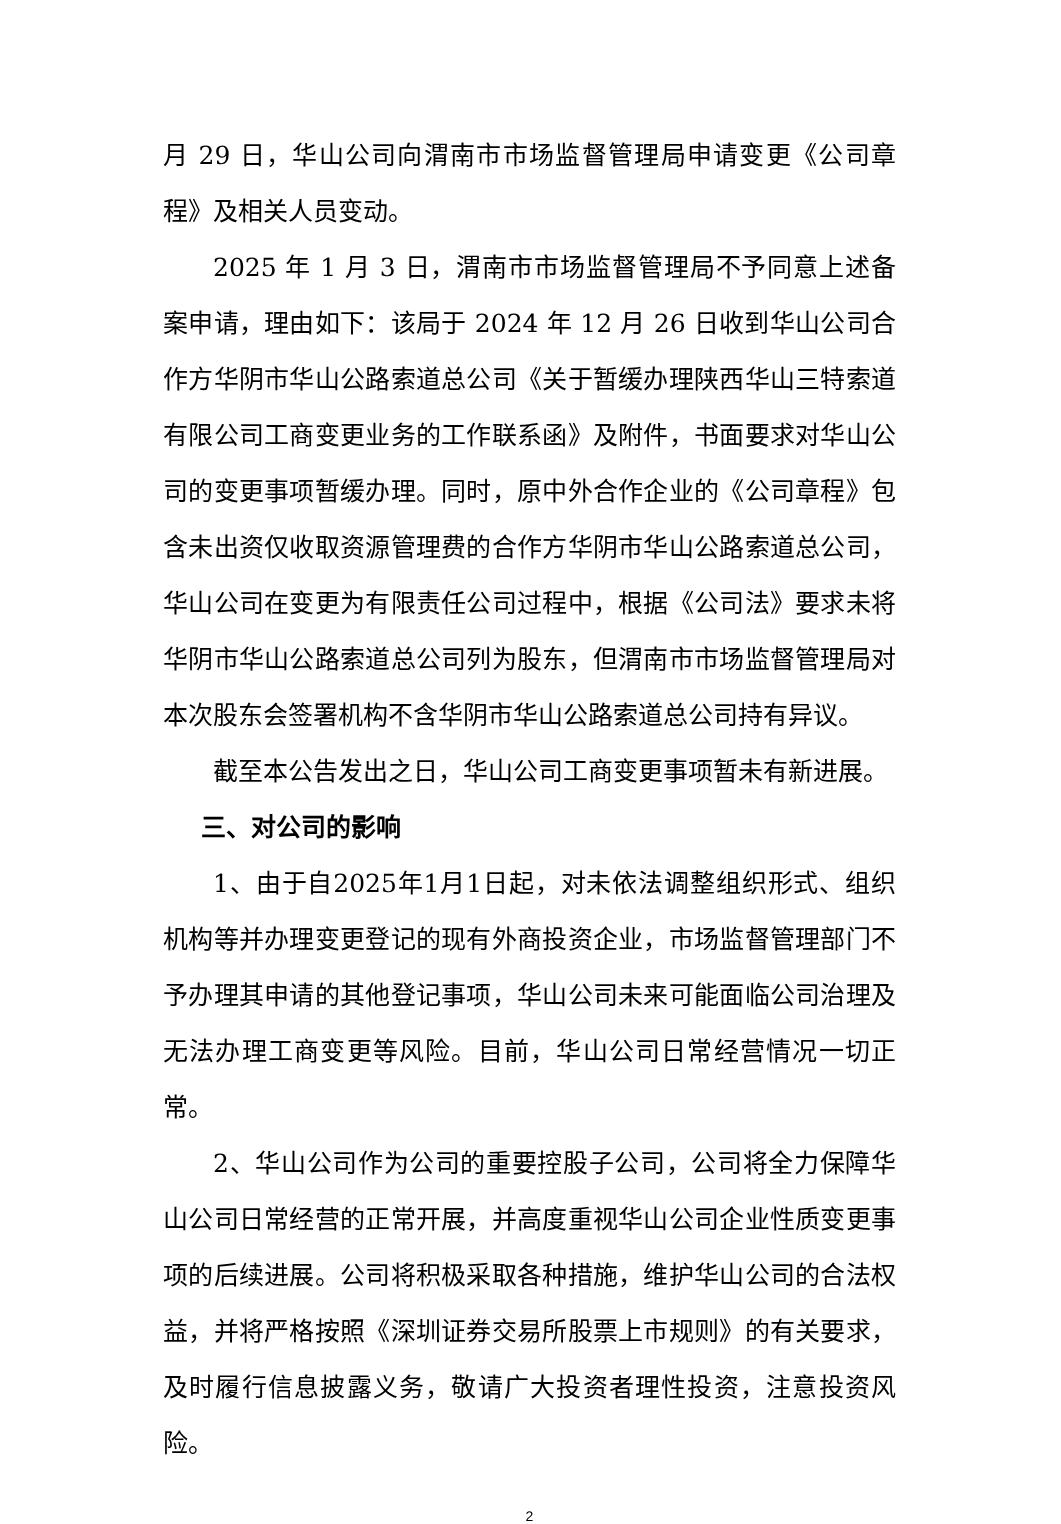月 29 日，华山公司向渭南市市场监督管理局申请变更《公司章程》及相关人员变动。
2025 年 1 月 3 日，渭南市市场监督管理局不予同意上述备案申请，理由如下：该局于 2024 年 12 月 26 日收到华山公司合作方华阴市华山公路索道总公司《关于暂缓办理陕西华山三特索道有限公司工商变更业务的工作联系函》及附件，书面要求对华山公司的变更事项暂缓办理。同时，原中外合作企业的《公司章程》包含未出资仅收取资源管理费的合作方华阴市华山公路索道总公司，华山公司在变更为有限责任公司过程中，根据《公司法》要求未将华阴市华山公路索道总公司列为股东，但渭南市市场监督管理局对本次股东会签署机构不含华阴市华山公路索道总公司持有异议。
截至本公告发出之日，华山公司工商变更事项暂未有新进展。
三、对公司的影响
1、由于自2025年1月1日起，对未依法调整组织形式、组织机构等并办理变更登记的现有外商投资企业，市场监督管理部门不予办理其申请的其他登记事项，华山公司未来可能面临公司治理及无法办理工商变更等风险。目前，华山公司日常经营情况一切正常。
2、华山公司作为公司的重要控股子公司，公司将全力保障华山公司日常经营的正常开展，并高度重视华山公司企业性质变更事项的后续进展。公司将积极采取各种措施，维护华山公司的合法权益，并将严格按照《深圳证券交易所股票上市规则》的有关要求，及时履行信息披露义务，敬请广大投资者理性投资，注意投资风险。
2